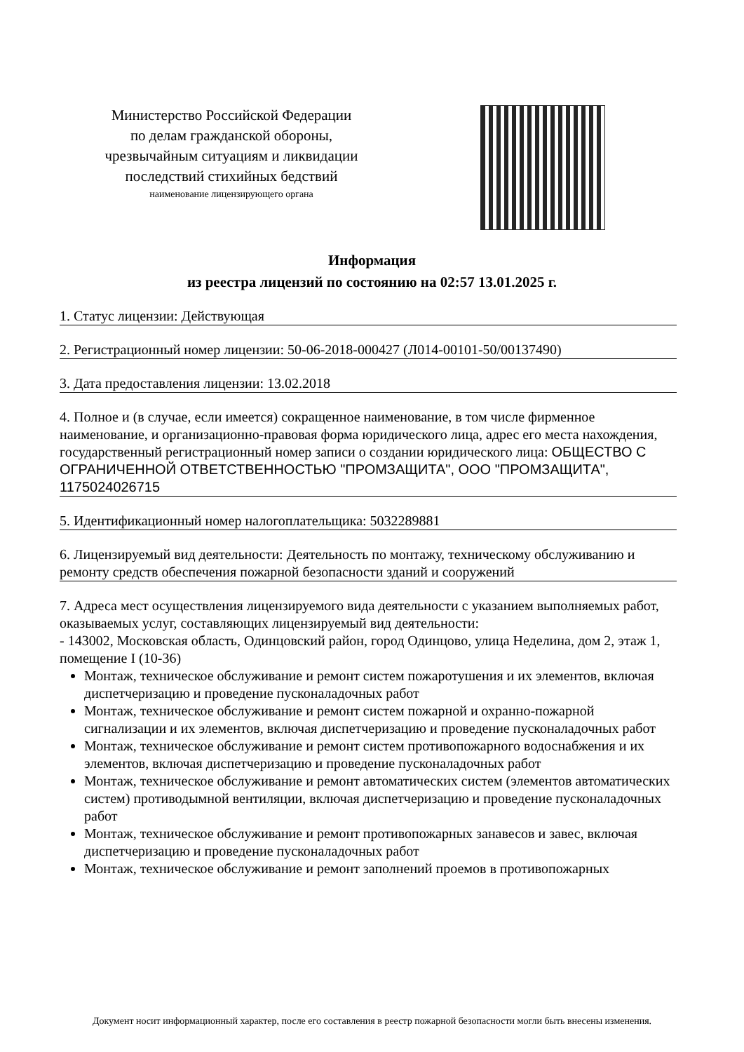Министерство Российской Федерации
по делам гражданской обороны,
чрезвычайным ситуациям и ликвидации
последствий стихийных бедствий
наименование лицензирующего органа
Информация
из реестра лицензий по состоянию на 02:57 13.01.2025 г.
1. Статус лицензии: Действующая
2. Регистрационный номер лицензии: 50-06-2018-000427 (Л014-00101-50/00137490)
3. Дата предоставления лицензии: 13.02.2018
4. Полное и (в случае, если имеется) сокращенное наименование, в том числе фирменное наименование, и организационно-правовая форма юридического лица, адрес его места нахождения, государственный регистрационный номер записи о создании юридического лица: ОБЩЕСТВО С ОГРАНИЧЕННОЙ ОТВЕТСТВЕННОСТЬЮ "ПРОМЗАЩИТА", ООО "ПРОМЗАЩИТА", 1175024026715
5. Идентификационный номер налогоплательщика: 5032289881
6. Лицензируемый вид деятельности: Деятельность по монтажу, техническому обслуживанию и ремонту средств обеспечения пожарной безопасности зданий и сооружений
7. Адреса мест осуществления лицензируемого вида деятельности с указанием выполняемых работ, оказываемых услуг, составляющих лицензируемый вид деятельности:
- 143002, Московская область, Одинцовский район, город Одинцово, улица Неделина, дом 2, этаж 1, помещение I (10-36)
Монтаж, техническое обслуживание и ремонт систем пожаротушения и их элементов, включая диспетчеризацию и проведение пусконаладочных работ
Монтаж, техническое обслуживание и ремонт систем пожарной и охранно-пожарной сигнализации и их элементов, включая диспетчеризацию и проведение пусконаладочных работ
Монтаж, техническое обслуживание и ремонт систем противопожарного водоснабжения и их элементов, включая диспетчеризацию и проведение пусконаладочных работ
Монтаж, техническое обслуживание и ремонт автоматических систем (элементов автоматических систем) противодымной вентиляции, включая диспетчеризацию и проведение пусконаладочных работ
Монтаж, техническое обслуживание и ремонт противопожарных занавесов и завес, включая диспетчеризацию и проведение пусконаладочных работ
Монтаж, техническое обслуживание и ремонт заполнений проемов в противопожарных
Документ носит информационный характер, после его составления в реестр пожарной безопасности могли быть внесены изменения.